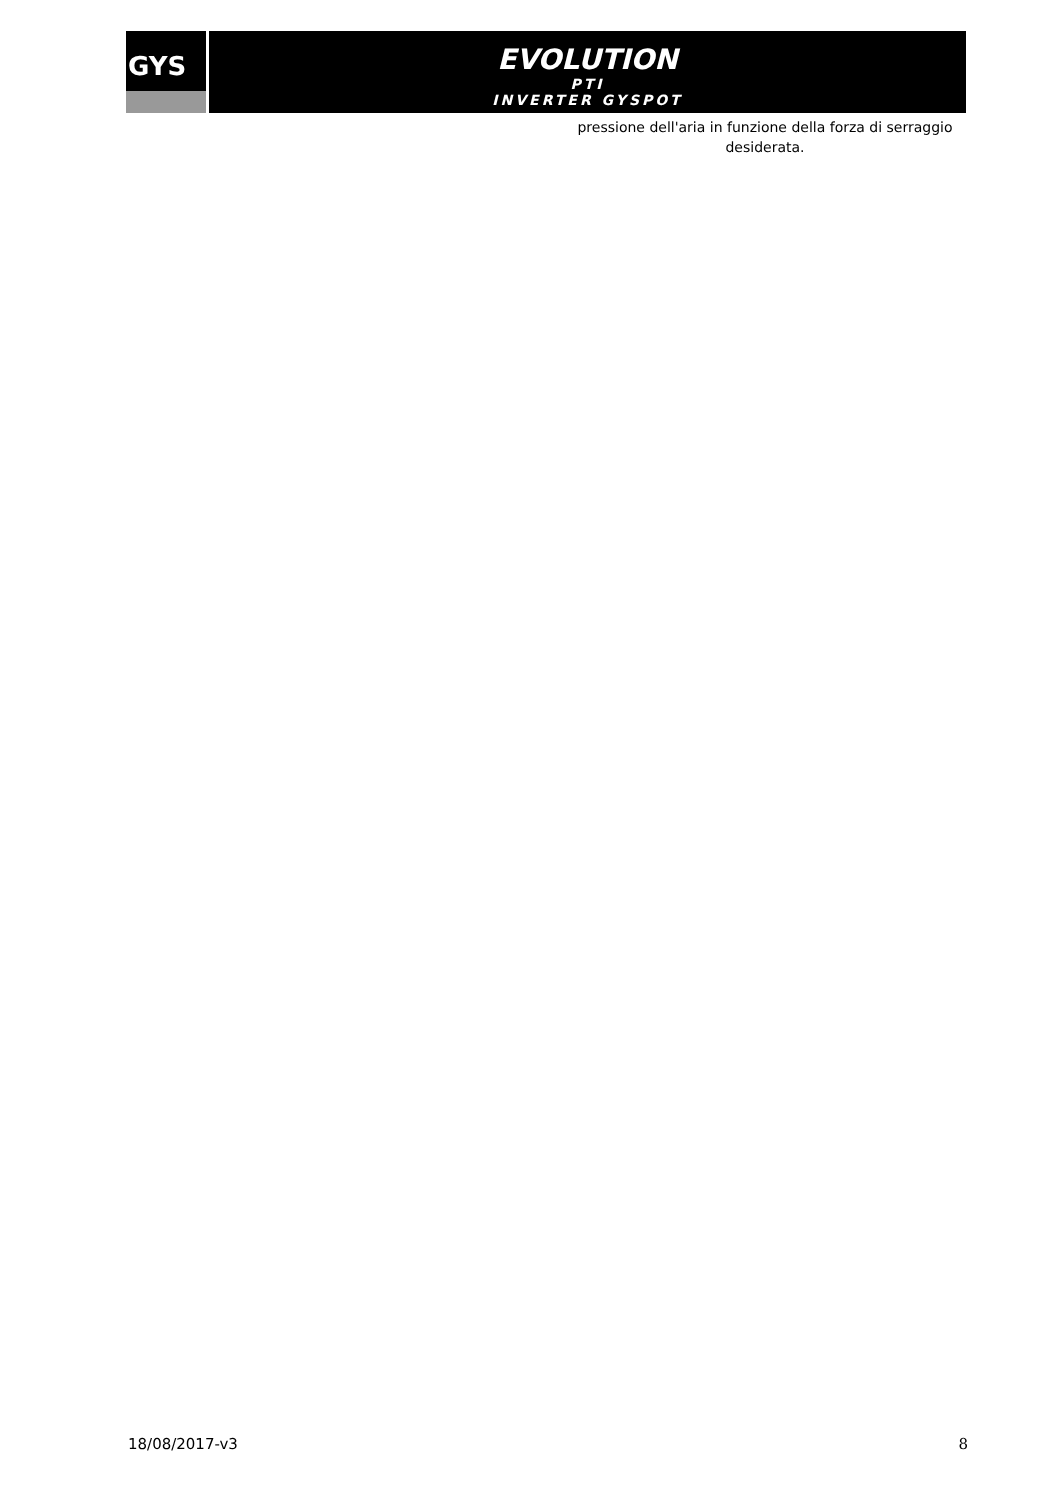GYS
EVOLUTION
PTI
INVERTER GYSPOT
pressione dell'aria in funzione della forza di serraggio desiderata.
18/08/2017-v3 8